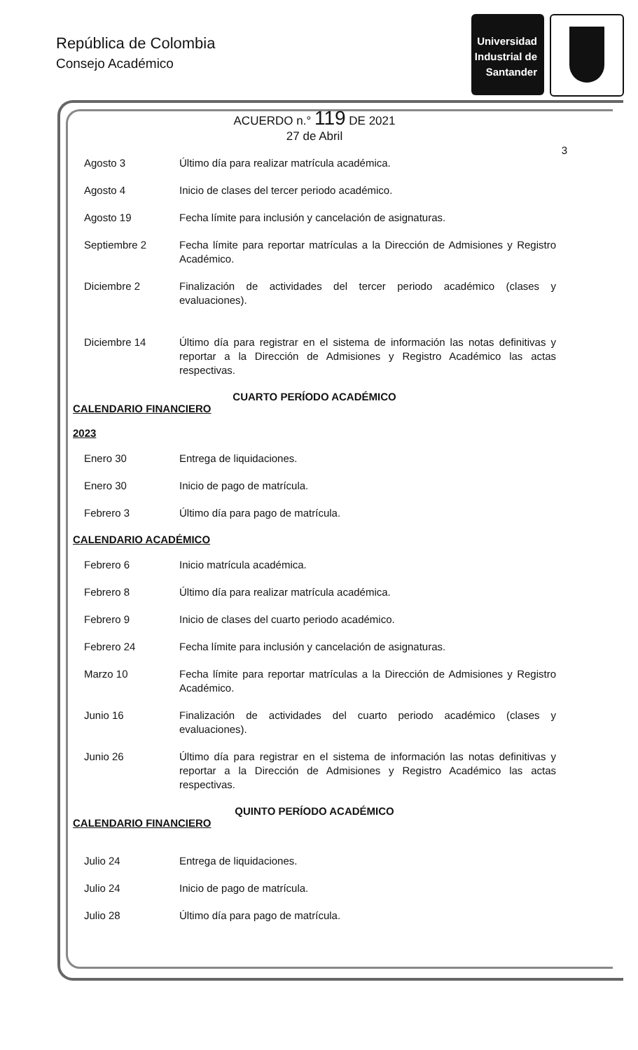República de Colombia
Consejo Académico
Universidad
Industrial de
Santander
ACUERDO n.° 119 DE 2021
27 de Abril
3
| Agosto 3 | Último día para realizar matrícula académica. |
| Agosto 4 | Inicio de clases del tercer periodo académico. |
| Agosto 19 | Fecha límite para inclusión y cancelación de asignaturas. |
| Septiembre 2 | Fecha límite para reportar matrículas a la Dirección de Admisiones y Registro Académico. |
| Diciembre 2 | Finalización de actividades del tercer periodo académico (clases y evaluaciones). |
| Diciembre 14 | Último día para registrar en el sistema de información las notas definitivas y reportar a la Dirección de Admisiones y Registro Académico las actas respectivas. |
CUARTO PERÍODO ACADÉMICO
CALENDARIO FINANCIERO
2023
| Enero 30 | Entrega de liquidaciones. |
| Enero 30 | Inicio de pago de matrícula. |
| Febrero 3 | Último día para pago de matrícula. |
CALENDARIO ACADÉMICO
| Febrero 6 | Inicio matrícula académica. |
| Febrero 8 | Último día para realizar matrícula académica. |
| Febrero 9 | Inicio de clases del cuarto periodo académico. |
| Febrero 24 | Fecha límite para inclusión y cancelación de asignaturas. |
| Marzo 10 | Fecha límite para reportar matrículas a la Dirección de Admisiones y Registro Académico. |
| Junio 16 | Finalización de actividades del cuarto periodo académico (clases y evaluaciones). |
| Junio 26 | Último día para registrar en el sistema de información las notas definitivas y reportar a la Dirección de Admisiones y Registro Académico las actas respectivas. |
QUINTO PERÍODO ACADÉMICO
CALENDARIO FINANCIERO
| Julio 24 | Entrega de liquidaciones. |
| Julio 24 | Inicio de pago de matrícula. |
| Julio 28 | Último día para pago de matrícula. |